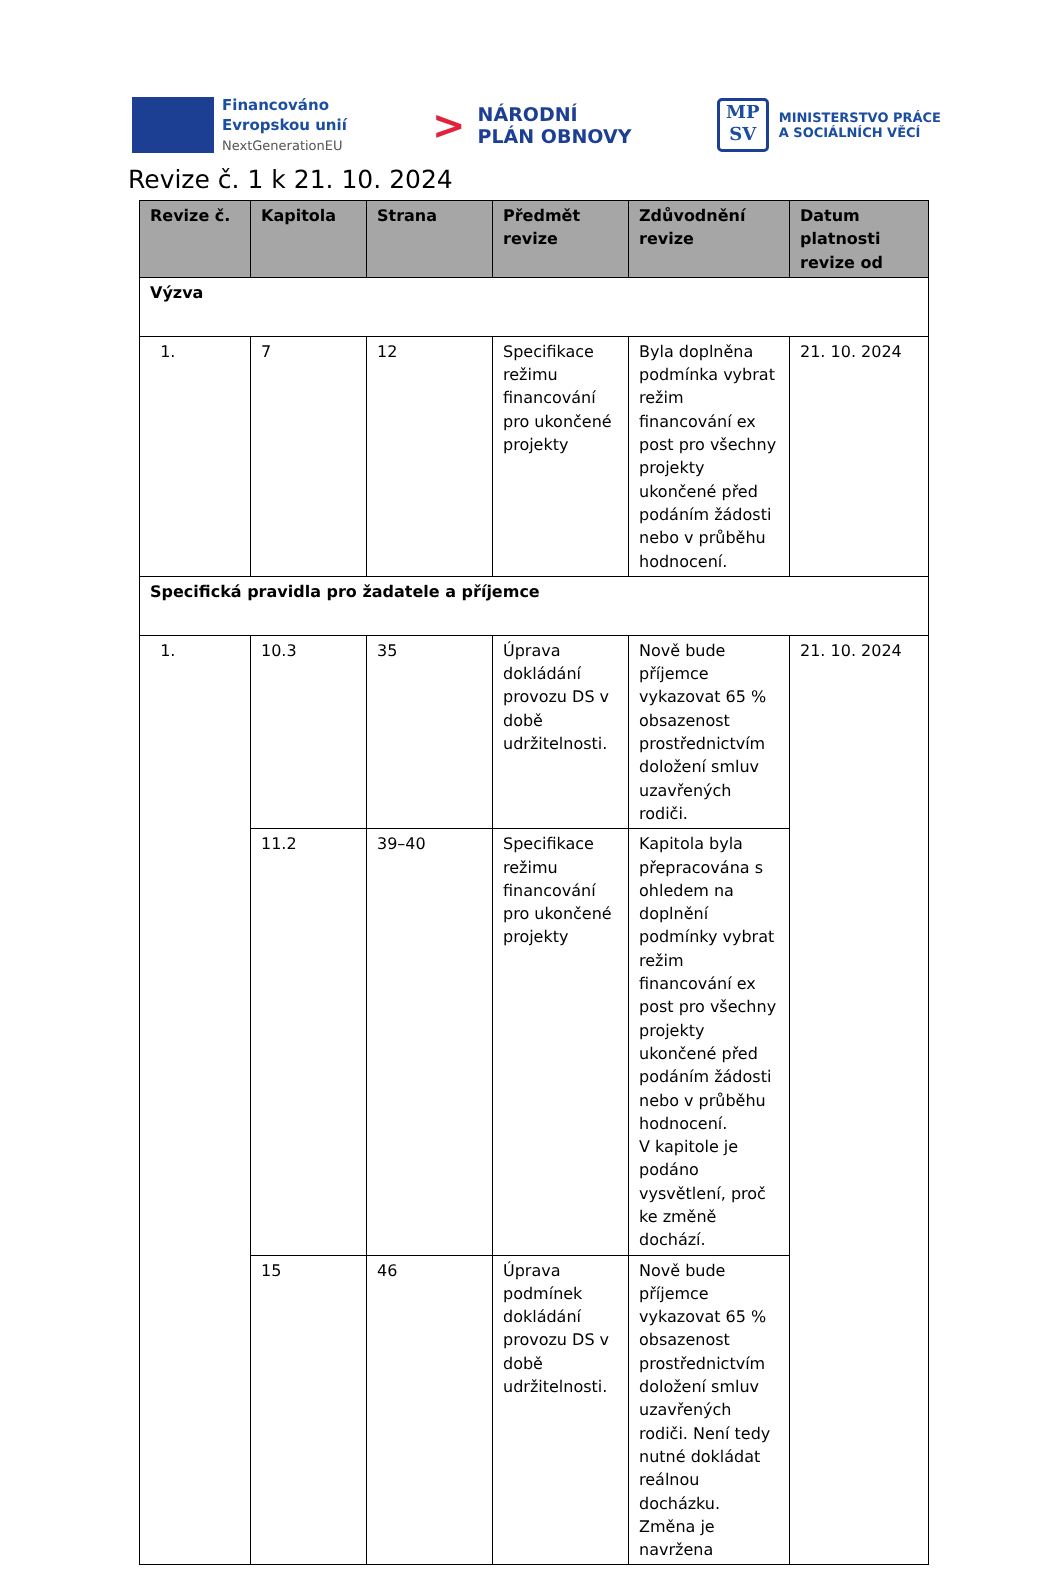Financováno
Evropskou unií
NextGenerationEU
>
NÁRODNÍ
PLÁN OBNOVY
MP
SV
MINISTERSTVO PRÁCE
A SOCIÁLNÍCH VĚCÍ
Revize č. 1 k 21. 10. 2024
| Revize č. | Kapitola | Strana | Předmět revize | Zdůvodnění revize | Datum platnosti revize od |
| --- | --- | --- | --- | --- | --- |
| Výzva | | | | | |
| 1. | 7 | 12 | Specifikace režimu financování pro ukončené projekty | Byla doplněna podmínka vybrat režim financování ex post pro všechny projekty ukončené před podáním žádosti nebo v průběhu hodnocení. | 21. 10. 2024 |
| Specifická pravidla pro žadatele a příjemce | | | | | |
| 1. | 10.3 | 35 | Úprava dokládání provozu DS v době udržitelnosti. | Nově bude příjemce vykazovat 65 % obsazenost prostřednictvím doložení smluv uzavřených rodiči. | 21. 10. 2024 |
| | 11.2 | 39–40 | Specifikace režimu financování pro ukončené projekty | Kapitola byla přepracována s ohledem na doplnění podmínky vybrat režim financování ex post pro všechny projekty ukončené před podáním žádosti nebo v průběhu hodnocení. V kapitole je podáno vysvětlení, proč ke změně dochází. | |
| | 15 | 46 | Úprava podmínek dokládání provozu DS v době udržitelnosti. | Nově bude příjemce vykazovat 65 % obsazenost prostřednictvím doložení smluv uzavřených rodiči. Není tedy nutné dokládat reálnou docházku. Změna je navržena | |